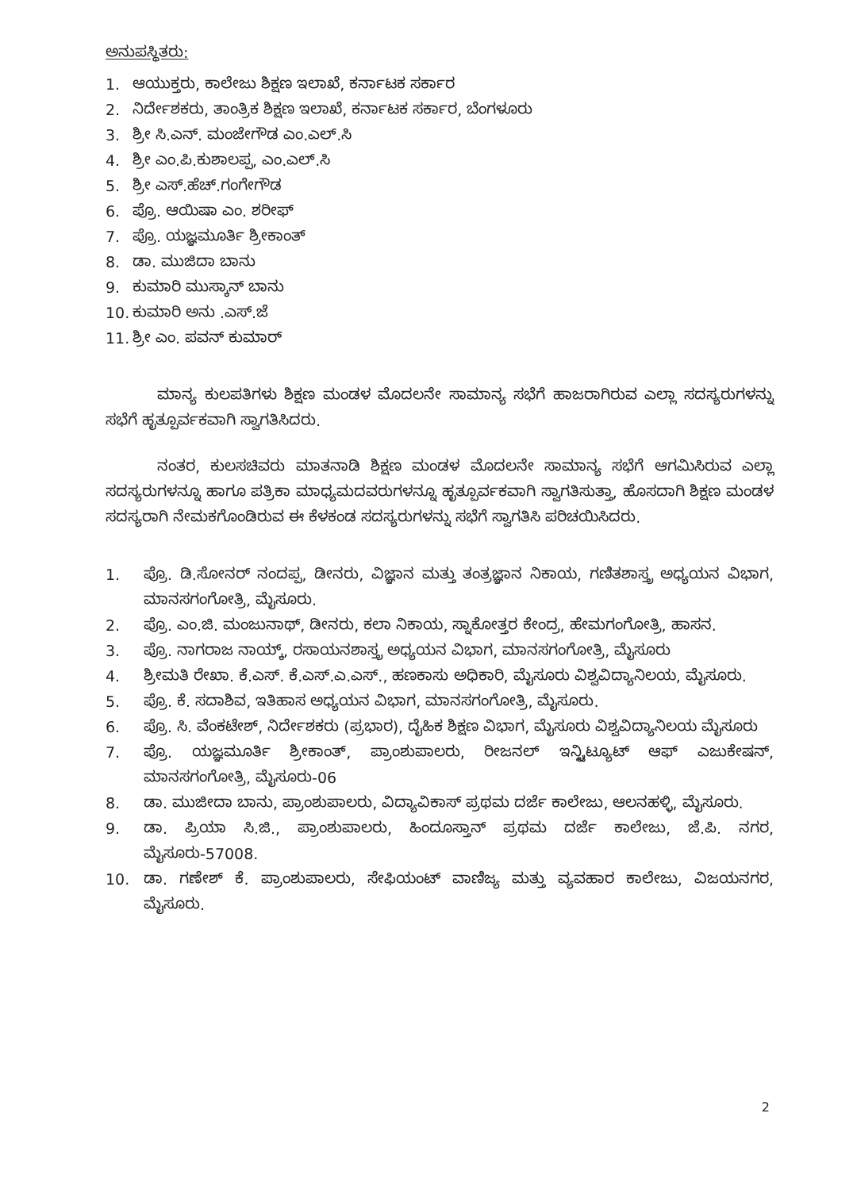ಅನುಪಸ್ಥಿತರು:
1. ಆಯುಕ್ತರು, ಕಾಲೇಜು ಶಿಕ್ಷಣ ಇಲಾಖೆ, ಕರ್ನಾಟಕ ಸರ್ಕಾರ
2. ನಿರ್ದೇಶಕರು, ತಾಂತ್ರಿಕ ಶಿಕ್ಷಣ ಇಲಾಖೆ, ಕರ್ನಾಟಕ ಸರ್ಕಾರ, ಬೆಂಗಳೂರು
3. ಶ್ರೀ ಸಿ.ಎನ್. ಮಂಜೇಗೌಡ ಎಂ.ಎಲ್.ಸಿ
4. ಶ್ರೀ ಎಂ.ಪಿ.ಕುಶಾಲಪ್ಪ, ಎಂ.ಎಲ್.ಸಿ
5. ಶ್ರೀ ಎಸ್.ಹೆಚ್.ಗಂಗೇಗೌಡ
6. ಪ್ರೊ. ಆಯಿಷಾ ಎಂ. ಶರೀಫ್
7. ಪ್ರೊ. ಯಜ್ಞಮೂರ್ತಿ ಶ್ರೀಕಾಂತ್
8. ಡಾ. ಮುಜಿದಾ ಬಾನು
9. ಕುಮಾರಿ ಮುಸ್ಕಾನ್ ಬಾನು
10. ಕುಮಾರಿ ಅನು .ಎಸ್.ಜೆ
11. ಶ್ರೀ ಎಂ. ಪವನ್ ಕುಮಾರ್
ಮಾನ್ಯ ಕುಲಪತಿಗಳು ಶಿಕ್ಷಣ ಮಂಡಳ ಮೊದಲನೇ ಸಾಮಾನ್ಯ ಸಭೆಗೆ ಹಾಜರಾಗಿರುವ ಎಲ್ಲಾ ಸದಸ್ಯರುಗಳನ್ನು ಸಭೆಗೆ ಹೃತ್ಪೂರ್ವಕವಾಗಿ ಸ್ವಾಗತಿಸಿದರು.
ನಂತರ, ಕುಲಸಚಿವರು ಮಾತನಾಡಿ ಶಿಕ್ಷಣ ಮಂಡಳ ಮೊದಲನೇ ಸಾಮಾನ್ಯ ಸಭೆಗೆ ಆಗಮಿಸಿರುವ ಎಲ್ಲಾ ಸದಸ್ಯರುಗಳನ್ನೂ ಹಾಗೂ ಪತ್ರಿಕಾ ಮಾಧ್ಯಮದವರುಗಳನ್ನೂ ಹೃತ್ಪೂರ್ವಕವಾಗಿ ಸ್ವಾಗತಿಸುತ್ತಾ, ಹೊಸದಾಗಿ ಶಿಕ್ಷಣ ಮಂಡಳ ಸದಸ್ಯರಾಗಿ ನೇಮಕಗೊಂಡಿರುವ ಈ ಕೆಳಕಂಡ ಸದಸ್ಯರುಗಳನ್ನು ಸಭೆಗೆ ಸ್ವಾಗತಿಸಿ ಪರಿಚಯಿಸಿದರು.
1. ಪ್ರೊ. ಡಿ.ಸೋನರ್ ನಂದಪ್ಪ, ಡೀನರು, ವಿಜ್ಞಾನ ಮತ್ತು ತಂತ್ರಜ್ಞಾನ ನಿಕಾಯ, ಗಣಿತಶಾಸ್ತ್ರ ಅಧ್ಯಯನ ವಿಭಾಗ, ಮಾನಸಗಂಗೋತ್ರಿ, ಮೈಸೂರು.
2. ಪ್ರೊ. ಎಂ.ಜಿ. ಮಂಜುನಾಥ್, ಡೀನರು, ಕಲಾ ನಿಕಾಯ, ಸ್ನಾಕೋತ್ತರ ಕೇಂದ್ರ, ಹೇಮಗಂಗೋತ್ರಿ, ಹಾಸನ.
3. ಪ್ರೊ. ನಾಗರಾಜ ನಾಯ್ಕ್, ರಸಾಯನಶಾಸ್ತ್ರ ಅಧ್ಯಯನ ವಿಭಾಗ, ಮಾನಸಗಂಗೋತ್ರಿ, ಮೈಸೂರು
4. ಶ್ರೀಮತಿ ರೇಖಾ. ಕೆ.ಎಸ್. ಕೆ.ಎಸ್.ಎ.ಎಸ್., ಹಣಕಾಸು ಅಧಿಕಾರಿ, ಮೈಸೂರು ವಿಶ್ವವಿದ್ಯಾನಿಲಯ, ಮೈಸೂರು.
5. ಪ್ರೊ. ಕೆ. ಸದಾಶಿವ, ಇತಿಹಾಸ ಅಧ್ಯಯನ ವಿಭಾಗ, ಮಾನಸಗಂಗೋತ್ರಿ, ಮೈಸೂರು.
6. ಪ್ರೊ. ಸಿ. ವೆಂಕಟೇಶ್, ನಿರ್ದೇಶಕರು (ಪ್ರಭಾರ), ದೈಹಿಕ ಶಿಕ್ಷಣ ವಿಭಾಗ, ಮೈಸೂರು ವಿಶ್ವವಿದ್ಯಾನಿಲಯ ಮೈಸೂರು
7. ಪ್ರೊ. ಯಜ್ಞಮೂರ್ತಿ ಶ್ರೀಕಾಂತ್, ಪ್ರಾಂಶುಪಾಲರು, ರೀಜನಲ್ ಇನ್ಸ್ಟಿಟ್ಯೂಟ್ ಆಫ್ ಎಜುಕೇಷನ್, ಮಾನಸಗಂಗೋತ್ರಿ, ಮೈಸೂರು-06
8. ಡಾ. ಮುಜೀದಾ ಬಾನು, ಪ್ರಾಂಶುಪಾಲರು, ವಿದ್ಯಾವಿಕಾಸ್ ಪ್ರಥಮ ದರ್ಜೆ ಕಾಲೇಜು, ಆಲನಹಳ್ಳಿ, ಮೈಸೂರು.
9. ಡಾ. ಪ್ರಿಯಾ ಸಿ.ಜಿ., ಪ್ರಾಂಶುಪಾಲರು, ಹಿಂದೂಸ್ತಾನ್ ಪ್ರಥಮ ದರ್ಜೆ ಕಾಲೇಜು, ಜೆ.ಪಿ. ನಗರ, ಮೈಸೂರು-57008.
10. ಡಾ. ಗಣೇಶ್ ಕೆ. ಪ್ರಾಂಶುಪಾಲರು, ಸೇಫಿಯಂಟ್ ವಾಣಿಜ್ಯ ಮತ್ತು ವ್ಯವಹಾರ ಕಾಲೇಜು, ವಿಜಯನಗರ, ಮೈಸೂರು.
2